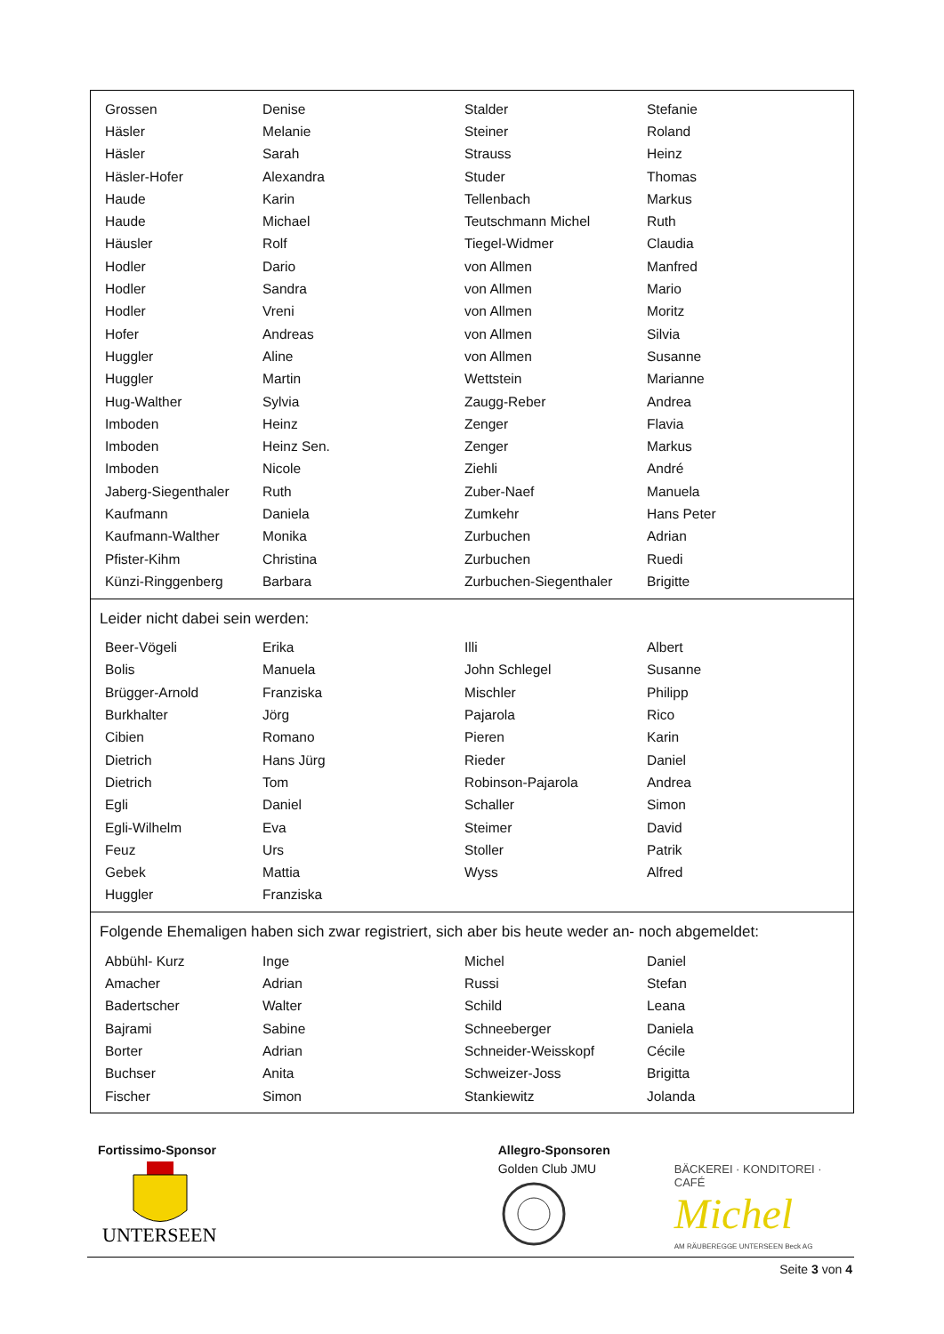| Grossen | Denise | Stalder | Stefanie |
| Häsler | Melanie | Steiner | Roland |
| Häsler | Sarah | Strauss | Heinz |
| Häsler-Hofer | Alexandra | Studer | Thomas |
| Haude | Karin | Tellenbach | Markus |
| Haude | Michael | Teutschmann Michel | Ruth |
| Häusler | Rolf | Tiegel-Widmer | Claudia |
| Hodler | Dario | von Allmen | Manfred |
| Hodler | Sandra | von Allmen | Mario |
| Hodler | Vreni | von Allmen | Moritz |
| Hofer | Andreas | von Allmen | Silvia |
| Huggler | Aline | von Allmen | Susanne |
| Huggler | Martin | Wettstein | Marianne |
| Hug-Walther | Sylvia | Zaugg-Reber | Andrea |
| Imboden | Heinz | Zenger | Flavia |
| Imboden | Heinz Sen. | Zenger | Markus |
| Imboden | Nicole | Ziehli | André |
| Jaberg-Siegenthaler | Ruth | Zuber-Naef | Manuela |
| Kaufmann | Daniela | Zumkehr | Hans Peter |
| Kaufmann-Walther | Monika | Zurbuchen | Adrian |
| Pfister-Kihm | Christina | Zurbuchen | Ruedi |
| Künzi-Ringgenberg | Barbara | Zurbuchen-Siegenthaler | Brigitte |
Leider nicht dabei sein werden:
| Beer-Vögeli | Erika | Illi | Albert |
| Bolis | Manuela | John Schlegel | Susanne |
| Brügger-Arnold | Franziska | Mischler | Philipp |
| Burkhalter | Jörg | Pajarola | Rico |
| Cibien | Romano | Pieren | Karin |
| Dietrich | Hans Jürg | Rieder | Daniel |
| Dietrich | Tom | Robinson-Pajarola | Andrea |
| Egli | Daniel | Schaller | Simon |
| Egli-Wilhelm | Eva | Steimer | David |
| Feuz | Urs | Stoller | Patrik |
| Gebek | Mattia | Wyss | Alfred |
| Huggler | Franziska | | |
Folgende Ehemaligen haben sich zwar registriert, sich aber bis heute weder an- noch abgemeldet:
| Abbühl- Kurz | Inge | Michel | Daniel |
| Amacher | Adrian | Russi | Stefan |
| Badertscher | Walter | Schild | Leana |
| Bajrami | Sabine | Schneeberger | Daniela |
| Borter | Adrian | Schneider-Weisskopf | Cécile |
| Buchser | Anita | Schweizer-Joss | Brigitta |
| Fischer | Simon | Stankiewitz | Jolanda |
Fortissimo-Sponsor
UNTERSEEN
Allegro-Sponsoren
Golden Club JMU
BÄCKEREI · KONDITOREI · CAFÉ
Michel
AM RÄUBEREGGE UNTERSEEN Beck AG
Seite 3 von 4